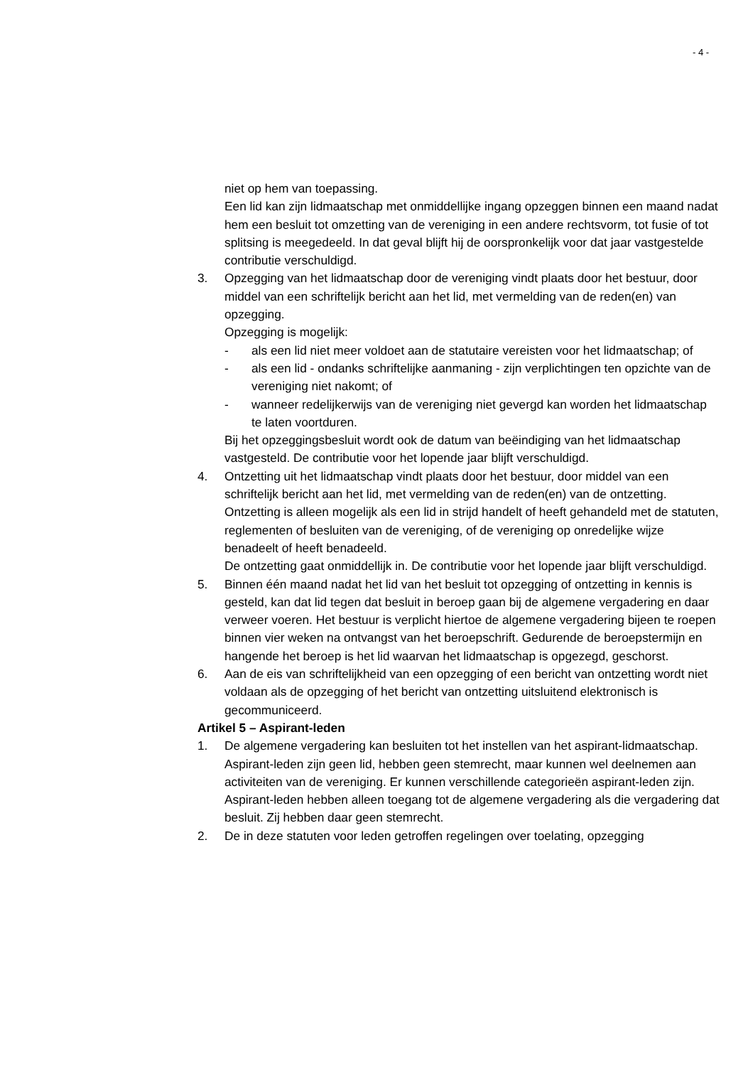- 4 -
niet op hem van toepassing.
Een lid kan zijn lidmaatschap met onmiddellijke ingang opzeggen binnen een maand nadat hem een besluit tot omzetting van de vereniging in een andere rechtsvorm, tot fusie of tot splitsing is meegedeeld. In dat geval blijft hij de oorspronkelijk voor dat jaar vastgestelde contributie verschuldigd.
3. Opzegging van het lidmaatschap door de vereniging vindt plaats door het bestuur, door middel van een schriftelijk bericht aan het lid, met vermelding van de reden(en) van opzegging.
Opzegging is mogelijk:
- als een lid niet meer voldoet aan de statutaire vereisten voor het lidmaatschap; of
- als een lid - ondanks schriftelijke aanmaning - zijn verplichtingen ten opzichte van de vereniging niet nakomt; of
- wanneer redelijkerwijs van de vereniging niet gevergd kan worden het lidmaatschap te laten voortduren.
Bij het opzeggingsbesluit wordt ook de datum van beëindiging van het lidmaatschap vastgesteld. De contributie voor het lopende jaar blijft verschuldigd.
4. Ontzetting uit het lidmaatschap vindt plaats door het bestuur, door middel van een schriftelijk bericht aan het lid, met vermelding van de reden(en) van de ontzetting.
Ontzetting is alleen mogelijk als een lid in strijd handelt of heeft gehandeld met de statuten, reglementen of besluiten van de vereniging, of de vereniging op onredelijke wijze benadeelt of heeft benadeeld.
De ontzetting gaat onmiddellijk in. De contributie voor het lopende jaar blijft verschuldigd.
5. Binnen één maand nadat het lid van het besluit tot opzegging of ontzetting in kennis is gesteld, kan dat lid tegen dat besluit in beroep gaan bij de algemene vergadering en daar verweer voeren. Het bestuur is verplicht hiertoe de algemene vergadering bijeen te roepen binnen vier weken na ontvangst van het beroepschrift. Gedurende de beroepstermijn en hangende het beroep is het lid waarvan het lidmaatschap is opgezegd, geschorst.
6. Aan de eis van schriftelijkheid van een opzegging of een bericht van ontzetting wordt niet voldaan als de opzegging of het bericht van ontzetting uitsluitend elektronisch is gecommuniceerd.
Artikel 5 – Aspirant-leden
1. De algemene vergadering kan besluiten tot het instellen van het aspirant-lidmaatschap. Aspirant-leden zijn geen lid, hebben geen stemrecht, maar kunnen wel deelnemen aan activiteiten van de vereniging. Er kunnen verschillende categorieën aspirant-leden zijn.
Aspirant-leden hebben alleen toegang tot de algemene vergadering als die vergadering dat besluit. Zij hebben daar geen stemrecht.
2. De in deze statuten voor leden getroffen regelingen over toelating, opzegging